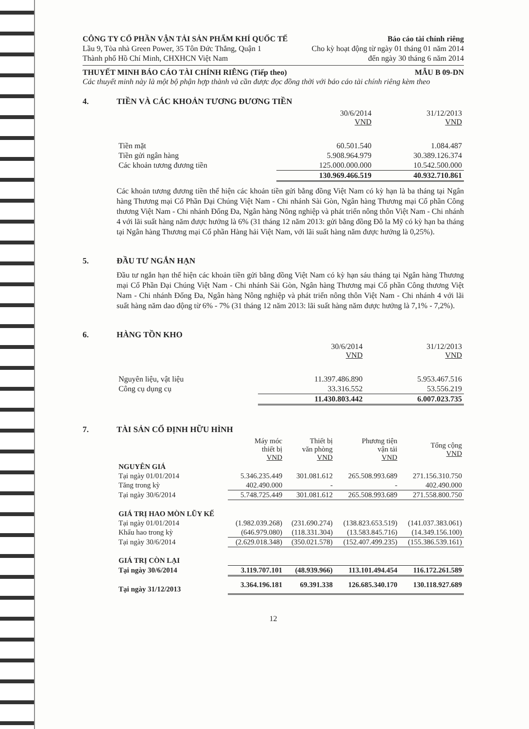CÔNG TY CỔ PHẦN VẬN TẢI SẢN PHẨM KHÍ QUỐC TẾ Báo cáo tài chính riêng
Lầu 9, Tòa nhà Green Power, 35 Tôn Đức Thắng, Quận 1 Cho kỳ hoạt động từ ngày 01 tháng 01 năm 2014
Thành phố Hồ Chí Minh, CHXHCN Việt Nam đến ngày 30 tháng 6 năm 2014
THUYẾT MINH BÁO CÁO TÀI CHÍNH RIÊNG (Tiếp theo) MẪU B 09-DN
Các thuyết minh này là một bộ phận hợp thành và cần được đọc đồng thời với báo cáo tài chính riêng kèm theo
4. TIỀN VÀ CÁC KHOẢN TƯƠNG ĐƯƠNG TIỀN
| | 30/6/2014 VND | 31/12/2013 VND |
| --- | --- | --- |
| Tiền mặt | 60.501.540 | 1.084.487 |
| Tiền gửi ngân hàng | 5.908.964.979 | 30.389.126.374 |
| Các khoản tương đương tiền | 125.000.000.000 | 10.542.500.000 |
| | 130.969.466.519 | 40.932.710.861 |
Các khoản tương đương tiền thể hiện các khoản tiền gửi bằng đồng Việt Nam có kỳ hạn là ba tháng tại Ngân hàng Thương mại Cổ Phần Đại Chúng Việt Nam - Chi nhánh Sài Gòn, Ngân hàng Thương mại Cổ phần Công thương Việt Nam - Chi nhánh Đống Đa, Ngân hàng Nông nghiệp và phát triển nông thôn Việt Nam - Chi nhánh 4 với lãi suất hàng năm được hưởng là 6% (31 tháng 12 năm 2013: gửi bằng đồng Đô la Mỹ có kỳ hạn ba tháng tại Ngân hàng Thương mại Cổ phần Hàng hải Việt Nam, với lãi suất hàng năm được hưởng là 0,25%).
5. ĐẦU TƯ NGẮN HẠN
Đầu tư ngắn hạn thể hiện các khoản tiền gửi bằng đồng Việt Nam có kỳ hạn sáu tháng tại Ngân hàng Thương mại Cổ Phần Đại Chúng Việt Nam - Chi nhánh Sài Gòn, Ngân hàng Thương mại Cổ phần Công thương Việt Nam - Chi nhánh Đống Đa, Ngân hàng Nông nghiệp và phát triển nông thôn Việt Nam - Chi nhánh 4 với lãi suất hàng năm dao động từ 6% - 7% (31 tháng 12 năm 2013: lãi suất hàng năm được hưởng là 7,1% - 7,2%).
6. HÀNG TỒN KHO
| | 30/6/2014 VND | 31/12/2013 VND |
| --- | --- | --- |
| Nguyên liệu, vật liệu | 11.397.486.890 | 5.953.467.516 |
| Công cụ dụng cụ | 33.316.552 | 53.556.219 |
| | 11.430.803.442 | 6.007.023.735 |
7. TÀI SẢN CỐ ĐỊNH HỮU HÌNH
| | Máy móc thiết bị VND | Thiết bị văn phòng VND | Phương tiện vận tải VND | Tổng cộng VND |
| --- | --- | --- | --- | --- |
| NGUYÊN GIÁ | | | | |
| Tại ngày 01/01/2014 | 5.346.235.449 | 301.081.612 | 265.508.993.689 | 271.156.310.750 |
| Tăng trong kỳ | 402.490.000 | - | - | 402.490.000 |
| Tại ngày 30/6/2014 | 5.748.725.449 | 301.081.612 | 265.508.993.689 | 271.558.800.750 |
| GIÁ TRỊ HAO MÒN LŨY KẾ | | | | |
| Tại ngày 01/01/2014 | (1.982.039.268) | (231.690.274) | (138.823.653.519) | (141.037.383.061) |
| Khấu hao trong kỳ | (646.979.080) | (118.331.304) | (13.583.845.716) | (14.349.156.100) |
| Tại ngày 30/6/2014 | (2.629.018.348) | (350.021.578) | (152.407.499.235) | (155.386.539.161) |
| GIÁ TRỊ CÒN LẠI | | | | |
| Tại ngày 30/6/2014 | 3.119.707.101 | (48.939.966) | 113.101.494.454 | 116.172.261.589 |
| Tại ngày 31/12/2013 | 3.364.196.181 | 69.391.338 | 126.685.340.170 | 130.118.927.689 |
12